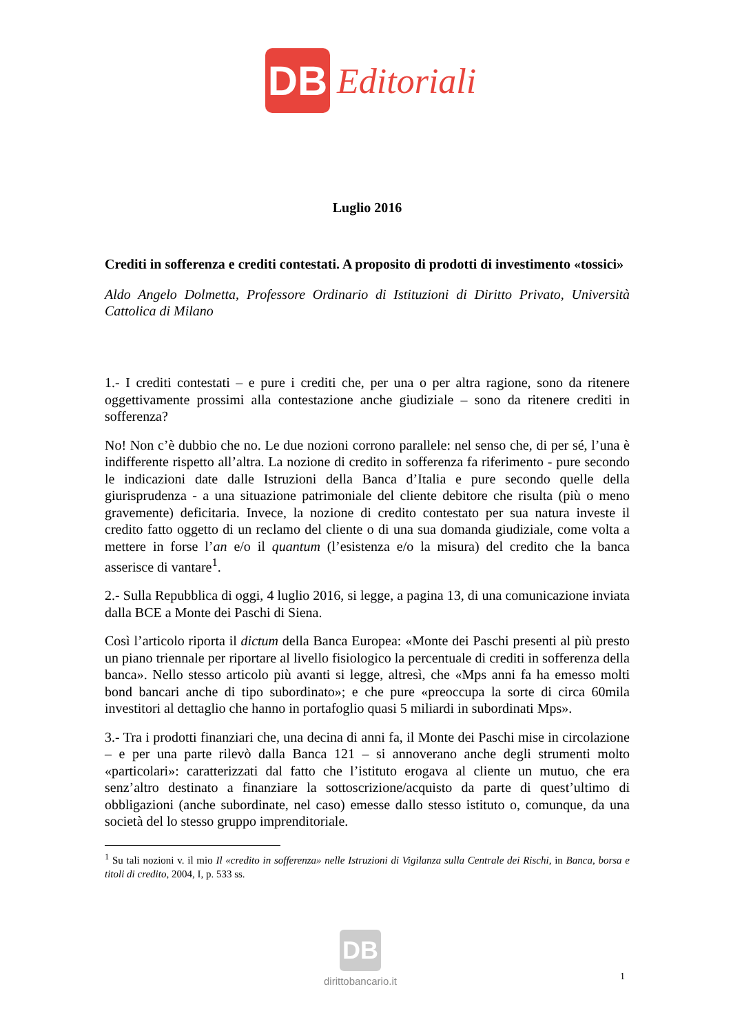DB
Editoriali
Luglio 2016
Crediti in sofferenza e crediti contestati. A proposito di prodotti di investimento «tossici»
Aldo Angelo Dolmetta, Professore Ordinario di Istituzioni di Diritto Privato, Università Cattolica di Milano
1.- I crediti contestati – e pure i crediti che, per una o per altra ragione, sono da ritenere oggettivamente prossimi alla contestazione anche giudiziale – sono da ritenere crediti in sofferenza?
No! Non c’è dubbio che no. Le due nozioni corrono parallele: nel senso che, di per sé, l’una è indifferente rispetto all’altra. La nozione di credito in sofferenza fa riferimento - pure secondo le indicazioni date dalle Istruzioni della Banca d’Italia e pure secondo quelle della giurisprudenza - a una situazione patrimoniale del cliente debitore che risulta (più o meno gravemente) deficitaria. Invece, la nozione di credito contestato per sua natura investe il credito fatto oggetto di un reclamo del cliente o di una sua domanda giudiziale, come volta a mettere in forse l’an e/o il quantum (l’esistenza e/o la misura) del credito che la banca asserisce di vantare<sup>1</sup>.
2.- Sulla Repubblica di oggi, 4 luglio 2016, si legge, a pagina 13, di una comunicazione inviata dalla BCE a Monte dei Paschi di Siena.
Così l’articolo riporta il dictum della Banca Europea: «Monte dei Paschi presenti al più presto un piano triennale per riportare al livello fisiologico la percentuale di crediti in sofferenza della banca». Nello stesso articolo più avanti si legge, altresì, che «Mps anni fa ha emesso molti bond bancari anche di tipo subordinato»; e che pure «preoccupa la sorte di circa 60mila investitori al dettaglio che hanno in portafoglio quasi 5 miliardi in subordinati Mps».
3.- Tra i prodotti finanziari che, una decina di anni fa, il Monte dei Paschi mise in circolazione – e per una parte rilevò dalla Banca 121 – si annoverano anche degli strumenti molto «particolari»: caratterizzati dal fatto che l’istituto erogava al cliente un mutuo, che era senz’altro destinato a finanziare la sottoscrizione/acquisto da parte di quest’ultimo di obbligazioni (anche subordinate, nel caso) emesse dallo stesso istituto o, comunque, da una società del lo stesso gruppo imprenditoriale.
<sup>1</sup> Su tali nozioni v. il mio Il «credito in sofferenza» nelle Istruzioni di Vigilanza sulla Centrale dei Rischi, in Banca, borsa e titoli di credito, 2004, I, p. 533 ss.
DB
dirittobancario.it
1